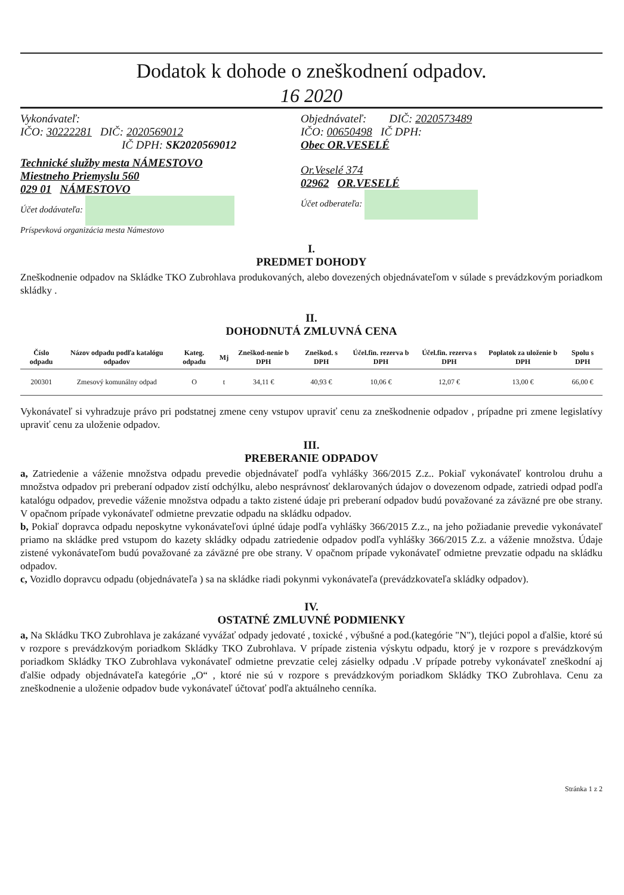Dodatok k dohode o zneškodnení odpadov.
16 2020
Vykonávateľ:
IČO: 30222281 DIČ: 2020569012
IČ DPH: SK2020569012
Technické služby mesta NÁMESTOVO
Miestneho Priemyslu 560
029 01 NÁMESTOVO
Účet dodávateľa:
Príspevková organizácia mesta Námestovo
Objednávateľ: DIČ: 2020573489
IČO: 00650498 IČ DPH:
Obec OR.VESELÉ
Or.Veselé 374
02962 OR.VESELÉ
Účet odberateľa:
I.
PREDMET DOHODY
Zneškodnenie odpadov na Skládke TKO Zubrohlava produkovaných, alebo dovezených objednávateľom v súlade s prevádzkovým poriadkom skládky .
II.
DOHODNUTÁ ZMLUVNÁ CENA
| Číslo odpadu | Názov odpadu podľa katalógu odpadov | Kateg. odpadu | Mj | Zneškod-nenie b DPH | Zneškod. s DPH | Účel.fin. rezerva b DPH | Účel.fin. rezerva s DPH | Poplatok za uloženie b DPH | Spolu s DPH |
| --- | --- | --- | --- | --- | --- | --- | --- | --- | --- |
| 200301 | Zmesový komunálny odpad | O | t | 34,11 € | 40,93 € | 10,06 € | 12,07 € | 13,00 € | 66,00 € |
Vykonávateľ si vyhradzuje právo pri podstatnej zmene ceny vstupov upraviť cenu za zneškodnenie odpadov , prípadne pri zmene legislatívy upraviť cenu za uloženie odpadov.
III.
PREBERANIE ODPADOV
a, Zatriedenie a váženie množstva odpadu prevedie objednávateľ podľa vyhlášky 366/2015 Z.z.. Pokiaľ vykonávateľ kontrolou druhu a množstva odpadov pri preberaní odpadov zistí odchýlku, alebo nesprávnosť deklarovaných údajov o dovezenom odpade, zatriedi odpad podľa katalógu odpadov, prevedie váženie množstva odpadu a takto zistené údaje pri preberaní odpadov budú považované za záväzné pre obe strany. V opačnom prípade vykonávateľ odmietne prevzatie odpadu na skládku odpadov.
b, Pokiaľ dopravca odpadu neposkytne vykonávateľovi úplné údaje podľa vyhlášky 366/2015 Z.z., na jeho požiadanie prevedie vykonávateľ priamo na skládke pred vstupom do kazety skládky odpadu zatriedenie odpadov podľa vyhlášky 366/2015 Z.z. a váženie množstva. Údaje zistené vykonávateľom budú považované za záväzné pre obe strany. V opačnom prípade vykonávateľ odmietne prevzatie odpadu na skládku odpadov.
c, Vozidlo dopravcu odpadu (objednávateľa ) sa na skládke riadi pokynmi vykonávateľa (prevádzkovateľa skládky odpadov).
IV.
OSTATNÉ ZMLUVNÉ PODMIENKY
a, Na Skládku TKO Zubrohlava je zakázané vyvážať odpady jedovaté , toxické , výbušné a pod.(kategórie "N"), tlejúci popol a ďalšie, ktoré sú v rozpore s prevádzkovým poriadkom Skládky TKO Zubrohlava. V prípade zistenia výskytu odpadu, ktorý je v rozpore s prevádzkovým poriadkom Skládky TKO Zubrohlava vykonávateľ odmietne prevzatie celej zásielky odpadu .V prípade potreby vykonávateľ zneškodní aj ďalšie odpady objednávateľa kategórie „O“ , ktoré nie sú v rozpore s prevádzkovým poriadkom Skládky TKO Zubrohlava. Cenu za zneškodnenie a uloženie odpadov bude vykonávateľ účtovať podľa aktuálneho cenníka.
Stránka 1 z 2